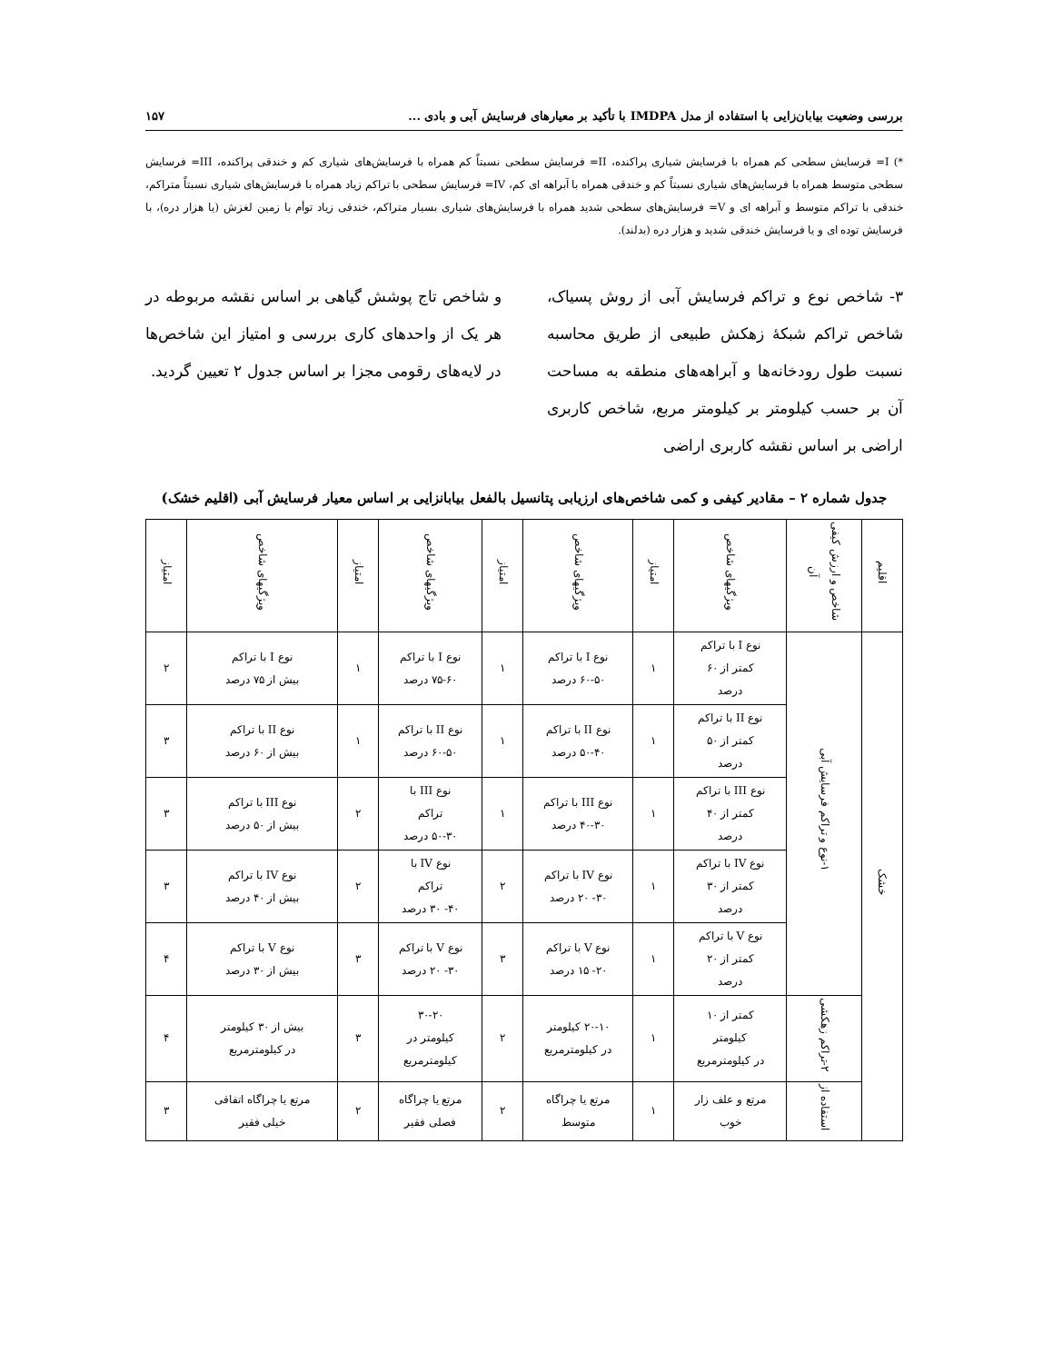بررسی وضعیت بیابان‌زایی با استفاده از مدل IMDPA با تأکید بر معیارهای فرسایش آبی و بادی ... ۱۵۷
*) I= فرسایش سطحی کم همراه با فرسایش شیاری پراکنده، II= فرسایش سطحی نسبتاً کم همراه با فرسایش‌های شیاری کم و خندقی پراکنده، III= فرسایش سطحی متوسط همراه با فرسایش‌های شیاری نسبتاً کم و خندقی همراه با آبراهه ای کم، IV= فرسایش سطحی با تراکم زیاد همراه با فرسایش‌های شیاری نسبتاً متراکم، خندقی با تراکم متوسط و آبراهه ای و V= فرسایش‌های سطحی شدید همراه با فرسایش‌های شیاری بسیار متراکم، خندقی زیاد توأم با زمین لغزش (یا هزار دره)، با فرسایش توده ای و یا فرسایش خندقی شدید و هزار دره (بدلند).
۳- شاخص نوع و تراکم فرسایش آبی از روش پسیاک، شاخص تراکم شبکهٔ زهکش طبیعی از طریق محاسبه نسبت طول رودخانه‌ها و آبراهه‌های منطقه به مساحت آن بر حسب کیلومتر بر کیلومتر مربع، شاخص کاربری اراضی بر اساس نقشه کاربری اراضی
و شاخص تاج پوشش گیاهی بر اساس نقشه مربوطه در هر یک از واحدهای کاری بررسی و امتیاز این شاخص‌ها در لایه‌های رقومی مجزا بر اساس جدول ۲ تعیین گردید.
جدول شماره ۲ – مقادیر کیفی و کمی شاخص‌های ارزیابی پتانسیل بالفعل بیابانزایی بر اساس معیار فرسایش آبی (اقلیم خشک)
| اقلیم | شاخص و ارزش کیفی آن | ویژگیهای شاخص | امتیاز | ویژگیهای شاخص | امتیاز | ویژگیهای شاخص | امتیاز | ویژگیهای شاخص | امتیاز |
| --- | --- | --- | --- | --- | --- | --- | --- | --- | --- |
| خشک | ۱-نوع و تراکم فرسایش آبی | نوع I با تراکم کمتر از ۶۰ درصد | ۱ | نوع I با تراکم ۶۰-۵۰ درصد | ۱ | نوع I با تراکم ۷۵-۶۰ درصد | ۱ | نوع I با تراکم بیش از ۷۵ درصد | ۲ |
| | | نوع II با تراکم کمتر از ۵۰ درصد | ۱ | نوع II با تراکم ۵۰-۴۰ درصد | ۱ | نوع II با تراکم ۶۰-۵۰ درصد | ۱ | نوع II با تراکم بیش از ۶۰ درصد | ۳ |
| | | نوع III با تراکم کمتر از ۴۰ درصد | ۱ | نوع III با تراکم ۴۰-۳۰ درصد | ۱ | نوع III با تراکم ۵۰-۳۰ درصد | ۲ | نوع III با تراکم بیش از ۵۰ درصد | ۳ |
| | | نوع IV با تراکم کمتر از ۳۰ درصد | ۱ | نوع IV با تراکم ۳۰- ۲۰ درصد | ۲ | نوع IV با تراکم ۴۰- ۳۰ درصد | ۲ | نوع IV با تراکم بیش از ۴۰ درصد | ۳ |
| | | نوع V با تراکم کمتر از ۲۰ درصد | ۱ | نوع V با تراکم ۲۰- ۱۵ درصد | ۳ | نوع V با تراکم ۳۰- ۲۰ درصد | ۳ | نوع V با تراکم بیش از ۳۰ درصد | ۴ |
| | ۲-تراکم زهکشی | کمتر از ۱۰ کیلومتر در کیلومترمربع | ۱ | ۲۰-۱۰ کیلومتر در کیلومترمربع | ۲ | ۳۰-۲۰ کیلومتر در کیلومترمربع | ۳ | بیش از ۳۰ کیلومتر در کیلومترمربع | ۴ |
| | استفاده از | مرتع و علف زار خوب | ۱ | مرتع یا چراگاه متوسط | ۲ | مرتع یا چراگاه فصلی فقیر | ۲ | مرتع یا چراگاه اتفاقی خیلی فقیر | ۳ |